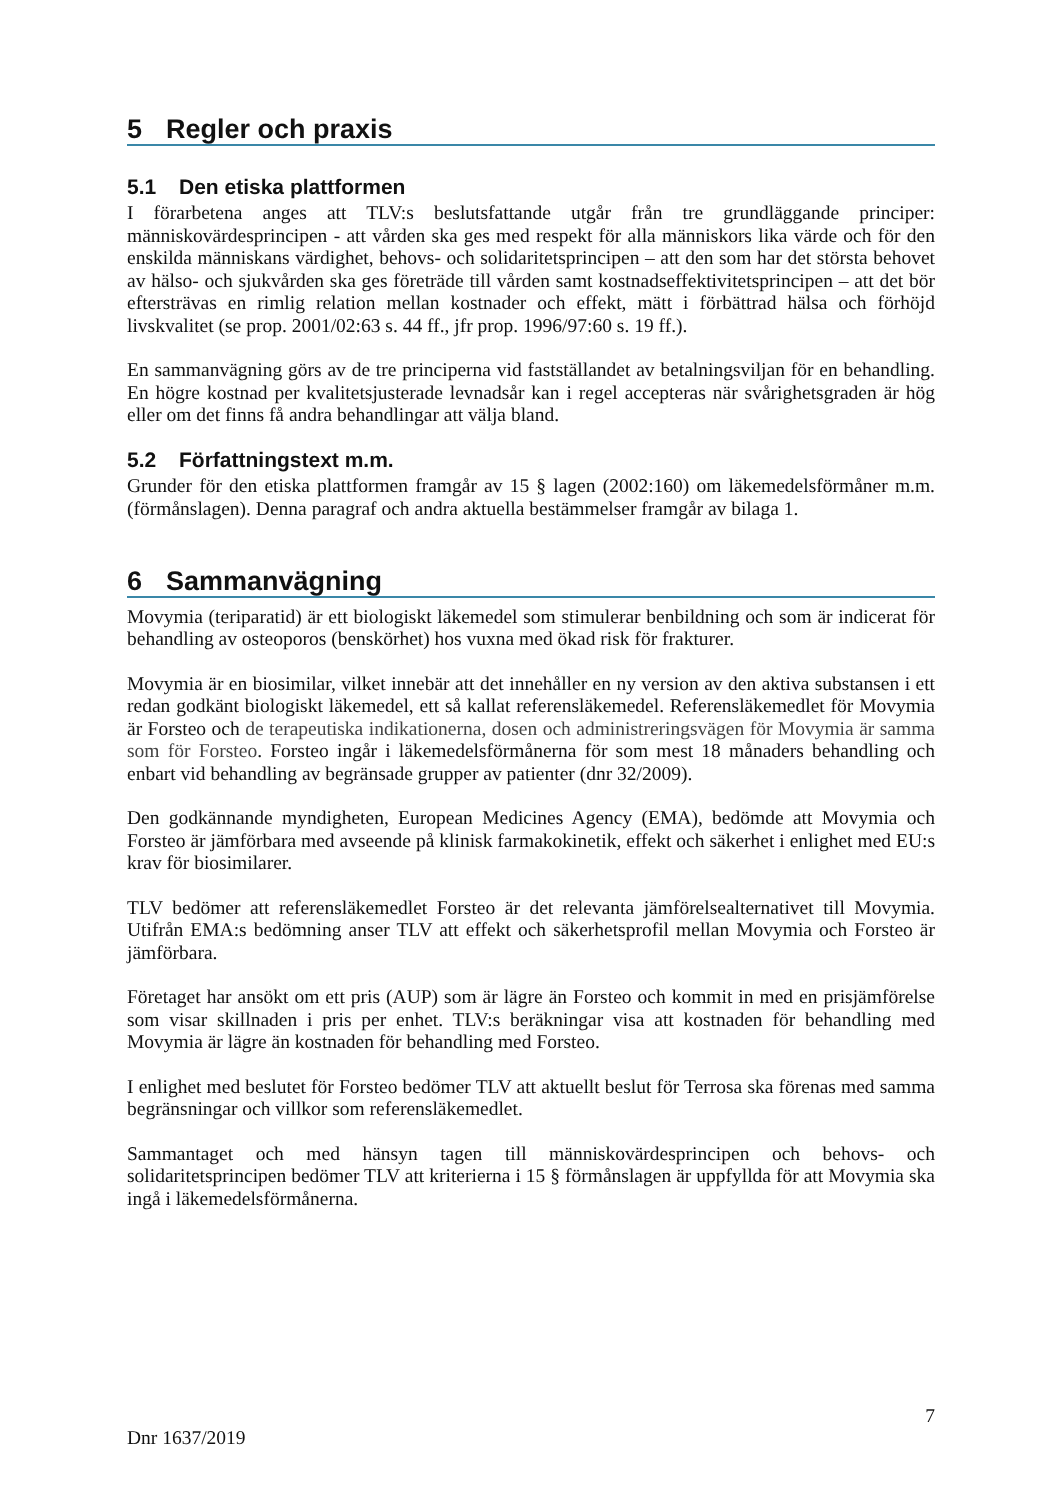5 Regler och praxis
5.1 Den etiska plattformen
I förarbetena anges att TLV:s beslutsfattande utgår från tre grundläggande principer: människovärdesprincipen - att vården ska ges med respekt för alla människors lika värde och för den enskilda människans värdighet, behovs- och solidaritetsprincipen – att den som har det största behovet av hälso- och sjukvården ska ges företräde till vården samt kostnadseffektivitetsprincipen – att det bör eftersträvas en rimlig relation mellan kostnader och effekt, mätt i förbättrad hälsa och förhöjd livskvalitet (se prop. 2001/02:63 s. 44 ff., jfr prop. 1996/97:60 s. 19 ff.).
En sammanvägning görs av de tre principerna vid fastställandet av betalningsviljan för en behandling. En högre kostnad per kvalitetsjusterade levnadsår kan i regel accepteras när svårighetsgraden är hög eller om det finns få andra behandlingar att välja bland.
5.2 Författningstext m.m.
Grunder för den etiska plattformen framgår av 15 § lagen (2002:160) om läkemedelsförmåner m.m. (förmånslagen). Denna paragraf och andra aktuella bestämmelser framgår av bilaga 1.
6 Sammanvägning
Movymia (teriparatid) är ett biologiskt läkemedel som stimulerar benbildning och som är indicerat för behandling av osteoporos (benskörhet) hos vuxna med ökad risk för frakturer.
Movymia är en biosimilar, vilket innebär att det innehåller en ny version av den aktiva substansen i ett redan godkänt biologiskt läkemedel, ett så kallat referensläkemedel. Referensläkemedlet för Movymia är Forsteo och de terapeutiska indikationerna, dosen och administreringsvägen för Movymia är samma som för Forsteo. Forsteo ingår i läkemedelsförmånerna för som mest 18 månaders behandling och enbart vid behandling av begränsade grupper av patienter (dnr 32/2009).
Den godkännande myndigheten, European Medicines Agency (EMA), bedömde att Movymia och Forsteo är jämförbara med avseende på klinisk farmakokinetik, effekt och säkerhet i enlighet med EU:s krav för biosimilarer.
TLV bedömer att referensläkemedlet Forsteo är det relevanta jämförelsealternativet till Movymia. Utifrån EMA:s bedömning anser TLV att effekt och säkerhetsprofil mellan Movymia och Forsteo är jämförbara.
Företaget har ansökt om ett pris (AUP) som är lägre än Forsteo och kommit in med en prisjämförelse som visar skillnaden i pris per enhet. TLV:s beräkningar visa att kostnaden för behandling med Movymia är lägre än kostnaden för behandling med Forsteo.
I enlighet med beslutet för Forsteo bedömer TLV att aktuellt beslut för Terrosa ska förenas med samma begränsningar och villkor som referensläkemedlet.
Sammantaget och med hänsyn tagen till människovärdesprincipen och behovs- och solidaritetsprincipen bedömer TLV att kriterierna i 15 § förmånslagen är uppfyllda för att Movymia ska ingå i läkemedelsförmånerna.
7
Dnr 1637/2019